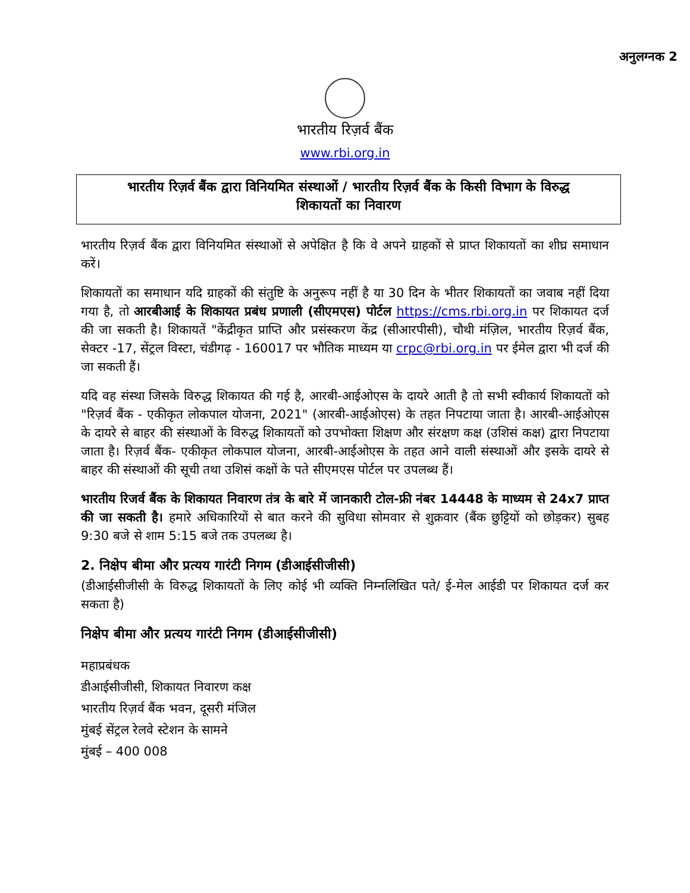अनुलग्नक 2
भारतीय रिज़र्व बैंक
www.rbi.org.in
भारतीय रिज़र्व बैंक द्वारा विनियमित संस्थाओं / भारतीय रिज़र्व बैंक के किसी विभाग के विरुद्ध
शिकायतों का निवारण
भारतीय रिज़र्व बैंक द्वारा विनियमित संस्थाओं से अपेक्षित है कि वे अपने ग्राहकों से प्राप्त शिकायतों का शीघ्र समाधान करें।
शिकायतों का समाधान यदि ग्राहकों की संतुष्टि के अनुरूप नहीं है या 30 दिन के भीतर शिकायतों का जवाब नहीं दिया गया है, तो आरबीआई के शिकायत प्रबंध प्रणाली (सीएमएस) पोर्टल https://cms.rbi.org.in पर शिकायत दर्ज की जा सकती है। शिकायतें "केंद्रीकृत प्राप्ति और प्रसंस्करण केंद्र (सीआरपीसी), चौथी मंज़िल, भारतीय रिज़र्व बैंक, सेक्टर -17, सेंट्रल विस्टा, चंडीगढ़ - 160017 पर भौतिक माध्यम या crpc@rbi.org.in पर ईमेल द्वारा भी दर्ज की जा सकती हैं।
यदि वह संस्था जिसके विरुद्ध शिकायत की गई है, आरबी-आईओएस के दायरे आती है तो सभी स्वीकार्य शिकायतों को "रिज़र्व बैंक - एकीकृत लोकपाल योजना, 2021" (आरबी-आईओएस) के तहत निपटाया जाता है। आरबी-आईओएस के दायरे से बाहर की संस्थाओं के विरुद्ध शिकायतों को उपभोक्ता शिक्षण और संरक्षण कक्ष (उशिसं कक्ष) द्वारा निपटाया जाता है। रिज़र्व बैंक- एकीकृत लोकपाल योजना, आरबी-आईओएस के तहत आने वाली संस्थाओं और इसके दायरे से बाहर की संस्थाओं की सूची तथा उशिसं कक्षों के पते सीएमएस पोर्टल पर उपलब्ध हैं।
भारतीय रिजर्व बैंक के शिकायत निवारण तंत्र के बारे में जानकारी टोल-फ्री नंबर 14448 के माध्यम से 24x7 प्राप्त की जा सकती है। हमारे अधिकारियों से बात करने की सुविधा सोमवार से शुक्रवार (बैंक छुट्टियों को छोड़कर) सुबह 9:30 बजे से शाम 5:15 बजे तक उपलब्ध है।
2. निक्षेप बीमा और प्रत्यय गारंटी निगम (डीआईसीजीसी)
(डीआईसीजीसी के विरुद्ध शिकायतों के लिए कोई भी व्यक्ति निम्नलिखित पते/ ई-मेल आईडी पर शिकायत दर्ज कर सकता है)
निक्षेप बीमा और प्रत्यय गारंटी निगम (डीआईसीजीसी)
महाप्रबंधक
डीआईसीजीसी, शिकायत निवारण कक्ष
भारतीय रिज़र्व बैंक भवन, दूसरी मंजिल
मुंबई सेंट्रल रेलवे स्टेशन के सामने
मुंबई – 400 008